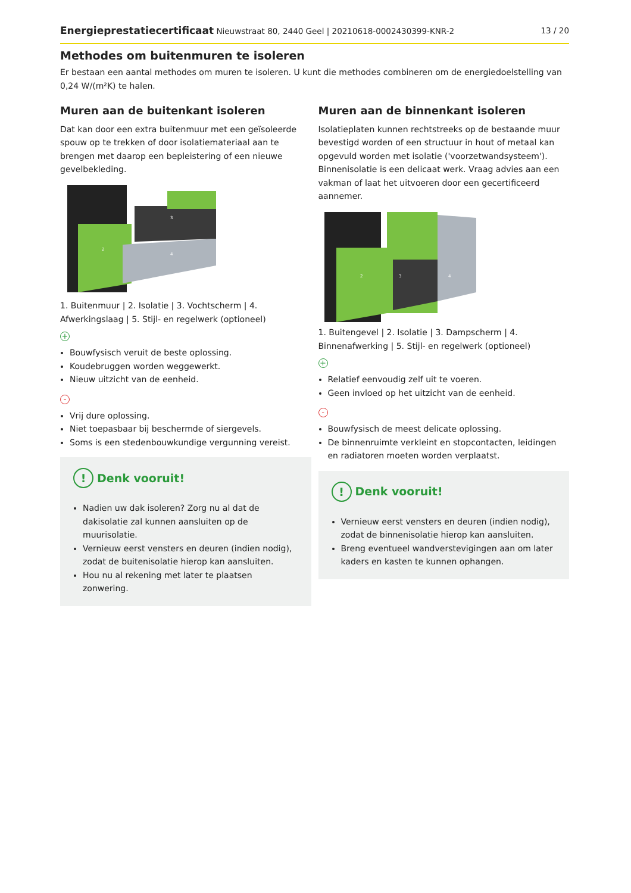Energieprestatiecertificaat Nieuwstraat 80, 2440 Geel | 20210618-0002430399-KNR-2 13 / 20
Methodes om buitenmuren te isoleren
Er bestaan een aantal methodes om muren te isoleren. U kunt die methodes combineren om de energiedoelstelling van 0,24 W/(m²K) te halen.
Muren aan de buitenkant isoleren
Dat kan door een extra buitenmuur met een geïsoleerde spouw op te trekken of door isolatiemateriaal aan te brengen met daarop een bepleistering of een nieuwe gevelbekleding.
2
3
4
1. Buitenmuur | 2. Isolatie | 3. Vochtscherm | 4. Afwerkingslaag | 5. Stijl- en regelwerk (optioneel)
+
Bouwfysisch veruit de beste oplossing.
Koudebruggen worden weggewerkt.
Nieuw uitzicht van de eenheid.
-
Vrij dure oplossing.
Niet toepasbaar bij beschermde of siergevels.
Soms is een stedenbouwkundige vergunning vereist.
! Denk vooruit!
Nadien uw dak isoleren? Zorg nu al dat de dakisolatie zal kunnen aansluiten op de muurisolatie.
Vernieuw eerst vensters en deuren (indien nodig), zodat de buitenisolatie hierop kan aansluiten.
Hou nu al rekening met later te plaatsen zonwering.
Muren aan de binnenkant isoleren
Isolatieplaten kunnen rechtstreeks op de bestaande muur bevestigd worden of een structuur in hout of metaal kan opgevuld worden met isolatie ('voorzetwandsysteem'). Binnenisolatie is een delicaat werk. Vraag advies aan een vakman of laat het uitvoeren door een gecertificeerd aannemer.
2
3
4
1. Buitengevel | 2. Isolatie | 3. Dampscherm | 4. Binnenafwerking | 5. Stijl- en regelwerk (optioneel)
+
Relatief eenvoudig zelf uit te voeren.
Geen invloed op het uitzicht van de eenheid.
-
Bouwfysisch de meest delicate oplossing.
De binnenruimte verkleint en stopcontacten, leidingen en radiatoren moeten worden verplaatst.
! Denk vooruit!
Vernieuw eerst vensters en deuren (indien nodig), zodat de binnenisolatie hierop kan aansluiten.
Breng eventueel wandverstevigingen aan om later kaders en kasten te kunnen ophangen.